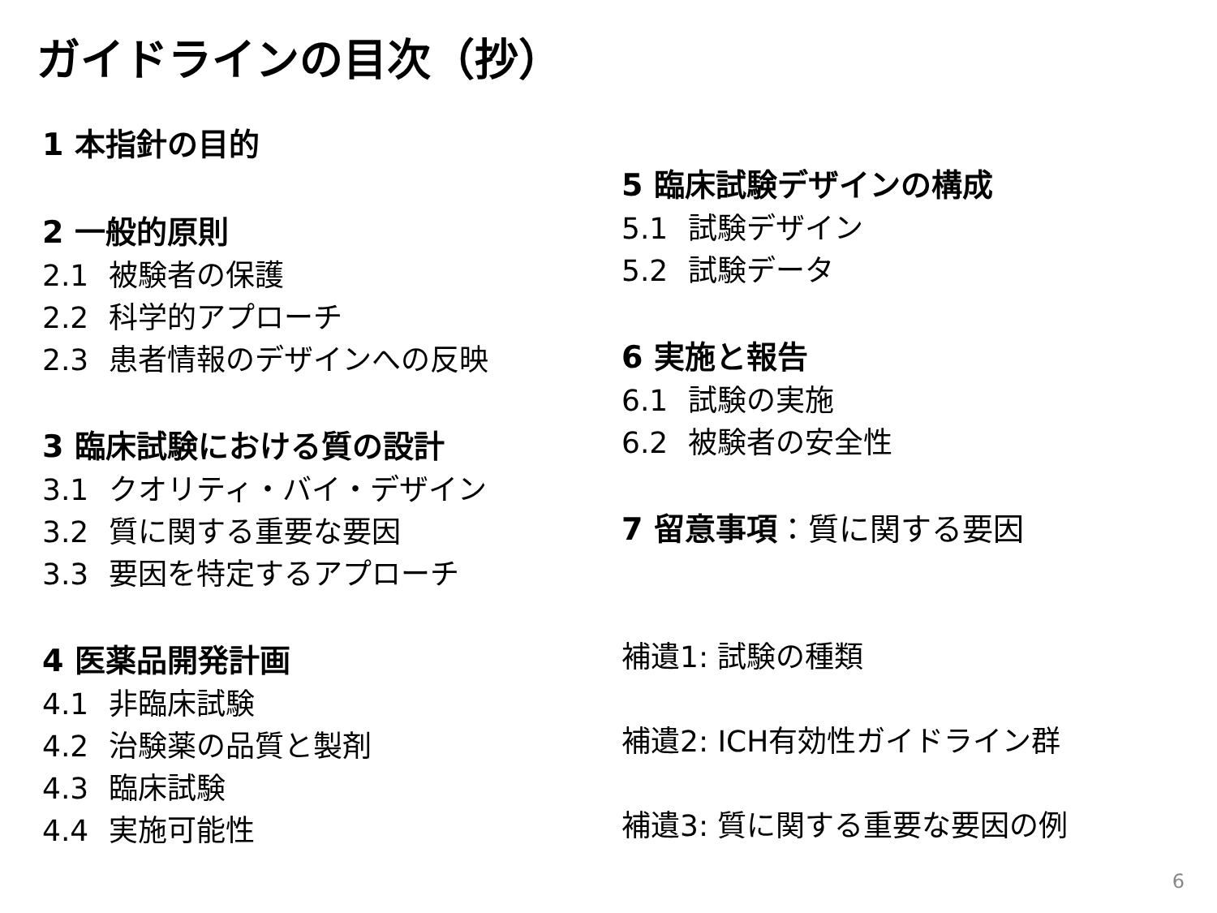ガイドラインの目次（抄）
1 本指針の目的
2 一般的原則
2.1 被験者の保護
2.2 科学的アプローチ
2.3 患者情報のデザインへの反映
3 臨床試験における質の設計
3.1 クオリティ・バイ・デザイン
3.2 質に関する重要な要因
3.3 要因を特定するアプローチ
4 医薬品開発計画
4.1 非臨床試験
4.2 治験薬の品質と製剤
4.3 臨床試験
4.4 実施可能性
5 臨床試験デザインの構成
5.1 試験デザイン
5.2 試験データ
6 実施と報告
6.1 試験の実施
6.2 被験者の安全性
7 留意事項：質に関する要因
補遺1: 試験の種類
補遺2: ICH有効性ガイドライン群
補遺3: 質に関する重要な要因の例
6